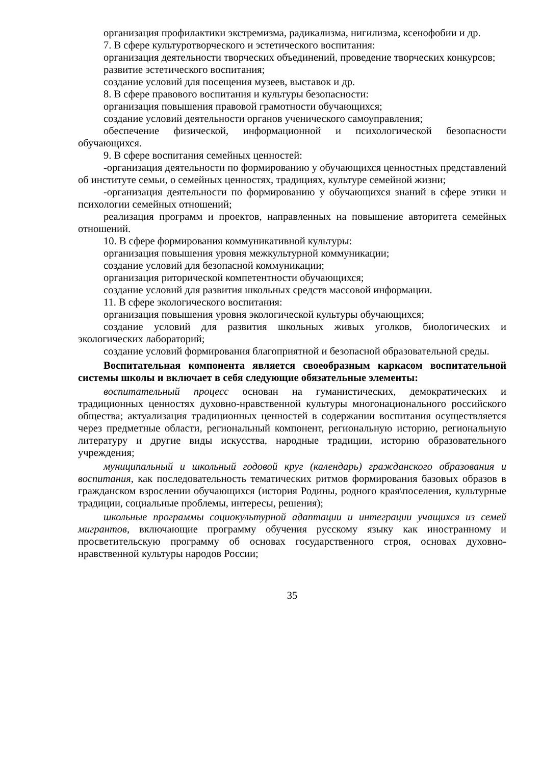организация профилактики экстремизма, радикализма, нигилизма, ксенофобии и др.
7. В сфере культуротворческого и эстетического воспитания:
организация деятельности творческих объединений, проведение творческих конкурсов;
развитие эстетического воспитания;
создание условий для посещения музеев, выставок и др.
8. В сфере правового воспитания и культуры безопасности:
организация повышения правовой грамотности обучающихся;
создание условий деятельности органов ученического самоуправления;
обеспечение физической, информационной и психологической безопасности обучающихся.
9. В сфере воспитания семейных ценностей:
-организация деятельности по формированию у обучающихся ценностных представлений об институте семьи, о семейных ценностях, традициях, культуре семейной жизни;
-организация деятельности по формированию у обучающихся знаний в сфере этики и психологии семейных отношений;
реализация программ и проектов, направленных на повышение авторитета семейных отношений.
10. В сфере формирования коммуникативной культуры:
организация повышения уровня межкультурной коммуникации;
создание условий для безопасной коммуникации;
организация риторической компетентности обучающихся;
создание условий для развития школьных средств массовой информации.
11. В сфере экологического воспитания:
организация повышения уровня экологической культуры обучающихся;
создание условий для развития школьных живых уголков, биологических и экологических лабораторий;
создание условий формирования благоприятной и безопасной образовательной среды.
Воспитательная компонента является своеобразным каркасом воспитательной системы школы и включает в себя следующие обязательные элементы:
воспитательный процесс основан на гуманистических, демократических и традиционных ценностях духовно-нравственной культуры многонационального российского общества; актуализация традиционных ценностей в содержании воспитания осуществляется через предметные области, региональный компонент, региональную историю, региональную литературу и другие виды искусства, народные традиции, историю образовательного учреждения;
муниципальный и школьный годовой круг (календарь) гражданского образования и воспитания, как последовательность тематических ритмов формирования базовых образов в гражданском взрослении обучающихся (история Родины, родного края\поселения, культурные традиции, социальные проблемы, интересы, решения);
школьные программы социокультурной адаптации и интеграции учащихся из семей мигрантов, включающие программу обучения русскому языку как иностранному и просветительскую программу об основах государственного строя, основах духовно-нравственной культуры народов России;
35